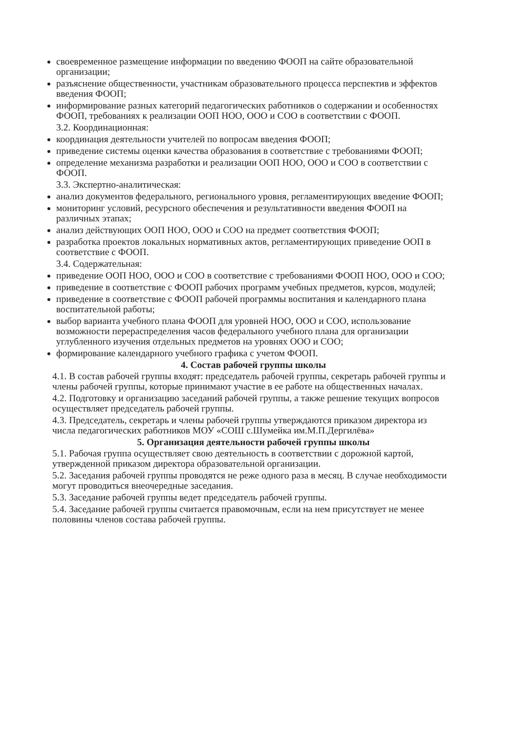своевременное размещение информации по введению ФООП на сайте образовательной организации;
разъяснение общественности, участникам образовательного процесса перспектив и эффектов введения ФООП;
информирование разных категорий педагогических работников о содержании и особенностях ФООП, требованиях к реализации ООП НОО, ООО и СОО в соответствии с ФООП.
3.2. Координационная:
координация деятельности учителей по вопросам введения ФООП;
приведение системы оценки качества образования в соответствие с требованиями ФООП;
определение механизма разработки и реализации ООП НОО, ООО и СОО в соответствии с ФООП.
3.3. Экспертно-аналитическая:
анализ документов федерального, регионального уровня, регламентирующих введение ФООП;
мониторинг условий, ресурсного обеспечения и результативности введения ФООП на различных этапах;
анализ действующих ООП НОО, ООО и СОО на предмет соответствия ФООП;
разработка проектов локальных нормативных актов, регламентирующих приведение ООП в соответствие с ФООП.
3.4. Содержательная:
приведение ООП НОО, ООО и СОО в соответствие с требованиями ФООП НОО, ООО и СОО;
приведение в соответствие с ФООП рабочих программ учебных предметов, курсов, модулей;
приведение в соответствие с ФООП рабочей программы воспитания и календарного плана воспитательной работы;
выбор варианта учебного плана ФООП для уровней НОО, ООО и СОО, использование возможности перераспределения часов федерального учебного плана для организации углубленного изучения отдельных предметов на уровнях ООО и СОО;
формирование календарного учебного графика с учетом ФООП.
4. Состав рабочей группы школы
4.1. В состав рабочей группы входят: председатель рабочей группы, секретарь рабочей группы и члены рабочей группы, которые принимают участие в ее работе на общественных началах.
4.2. Подготовку и организацию заседаний рабочей группы, а также решение текущих вопросов осуществляет председатель рабочей группы.
4.3. Председатель, секретарь и члены рабочей группы утверждаются приказом директора из числа педагогических работников МОУ «СОШ с.Шумейка им.М.П.Дергилёва»
5. Организация деятельности рабочей группы школы
5.1. Рабочая группа осуществляет свою деятельность в соответствии с дорожной картой, утвержденной приказом директора образовательной организации.
5.2. Заседания рабочей группы проводятся не реже одного раза в месяц. В случае необходимости могут проводиться внеочередные заседания.
5.3. Заседание рабочей группы ведет председатель рабочей группы.
5.4. Заседание рабочей группы считается правомочным, если на нем присутствует не менее половины членов состава рабочей группы.